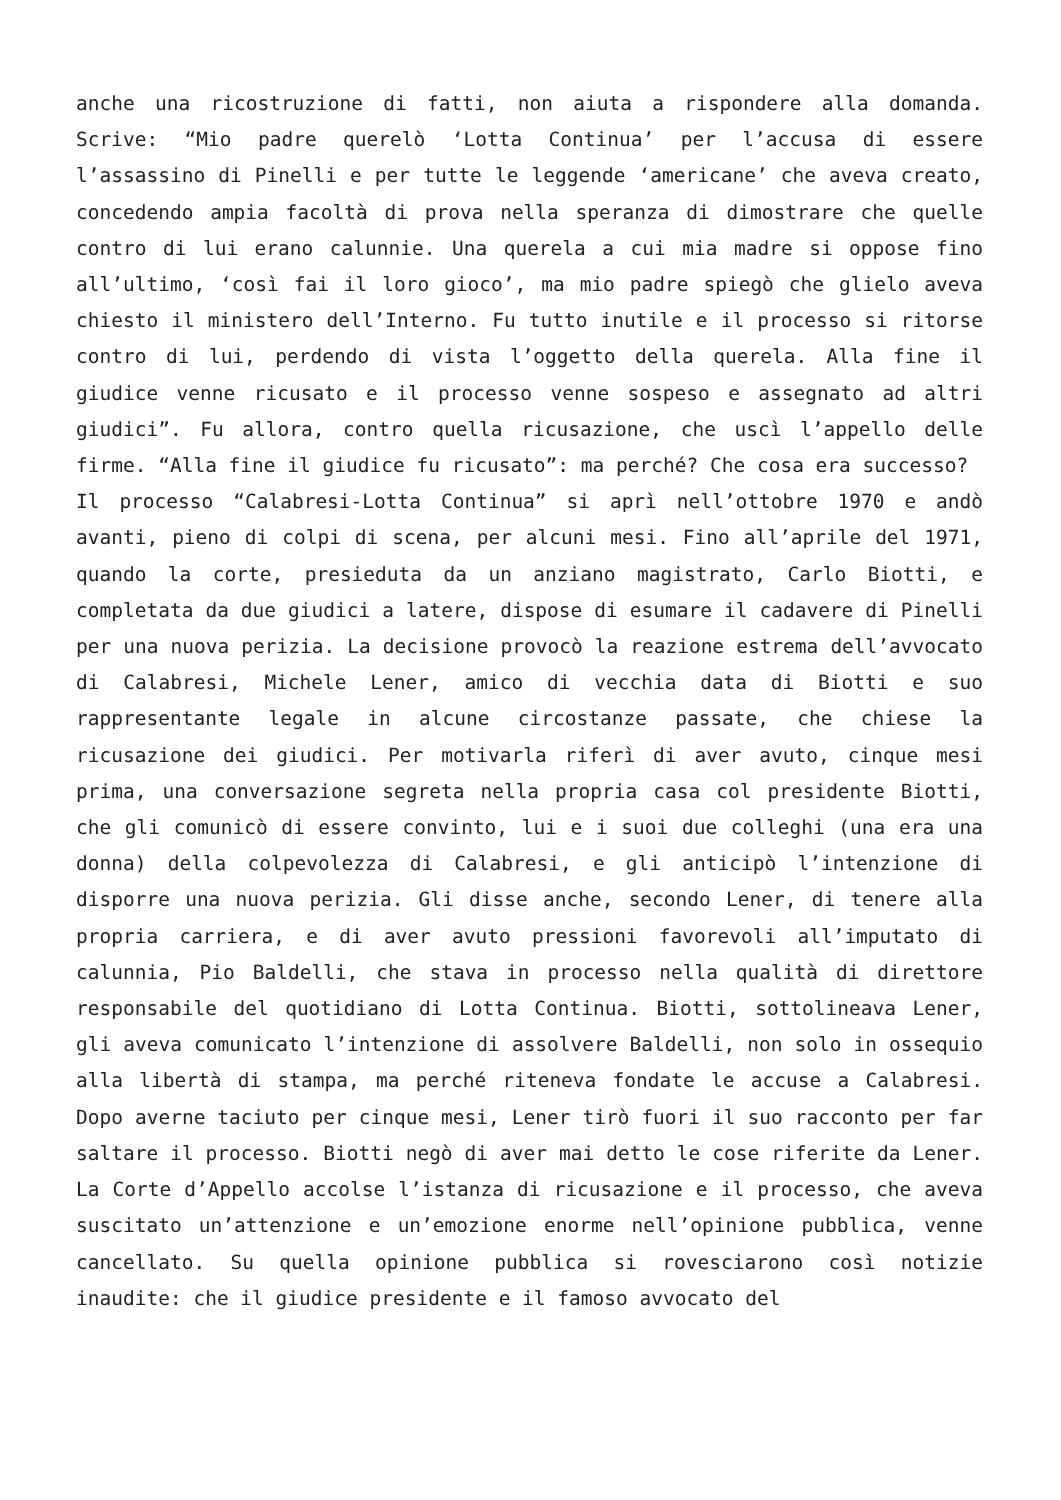anche una ricostruzione di fatti, non aiuta a rispondere alla domanda. Scrive: “Mio padre querelò ‘Lotta Continua’ per l’accusa di essere l’assassino di Pinelli e per tutte le leggende ‘americane’ che aveva creato, concedendo ampia facoltà di prova nella speranza di dimostrare che quelle contro di lui erano calunnie. Una querela a cui mia madre si oppose fino all’ultimo, ‘così fai il loro gioco’, ma mio padre spiegò che glielo aveva chiesto il ministero dell’Interno. Fu tutto inutile e il processo si ritorse contro di lui, perdendo di vista l’oggetto della querela. Alla fine il giudice venne ricusato e il processo venne sospeso e assegnato ad altri giudici”. Fu allora, contro quella ricusazione, che uscì l’appello delle firme. “Alla fine il giudice fu ricusato”: ma perché? Che cosa era successo?
Il processo “Calabresi-Lotta Continua” si aprì nell’ottobre 1970 e andò avanti, pieno di colpi di scena, per alcuni mesi. Fino all’aprile del 1971, quando la corte, presieduta da un anziano magistrato, Carlo Biotti, e completata da due giudici a latere, dispose di esumare il cadavere di Pinelli per una nuova perizia. La decisione provocò la reazione estrema dell’avvocato di Calabresi, Michele Lener, amico di vecchia data di Biotti e suo rappresentante legale in alcune circostanze passate, che chiese la ricusazione dei giudici. Per motivarla riferì di aver avuto, cinque mesi prima, una conversazione segreta nella propria casa col presidente Biotti, che gli comunicò di essere convinto, lui e i suoi due colleghi (una era una donna) della colpevolezza di Calabresi, e gli anticipò l’intenzione di disporre una nuova perizia. Gli disse anche, secondo Lener, di tenere alla propria carriera, e di aver avuto pressioni favorevoli all’imputato di calunnia, Pio Baldelli, che stava in processo nella qualità di direttore responsabile del quotidiano di Lotta Continua. Biotti, sottolineava Lener, gli aveva comunicato l’intenzione di assolvere Baldelli, non solo in ossequio alla libertà di stampa, ma perché riteneva fondate le accuse a Calabresi. Dopo averne taciuto per cinque mesi, Lener tirò fuori il suo racconto per far saltare il processo. Biotti negò di aver mai detto le cose riferite da Lener. La Corte d’Appello accolse l’istanza di ricusazione e il processo, che aveva suscitato un’attenzione e un’emozione enorme nell’opinione pubblica, venne cancellato. Su quella opinione pubblica si rovesciarono così notizie inaudite: che il giudice presidente e il famoso avvocato del